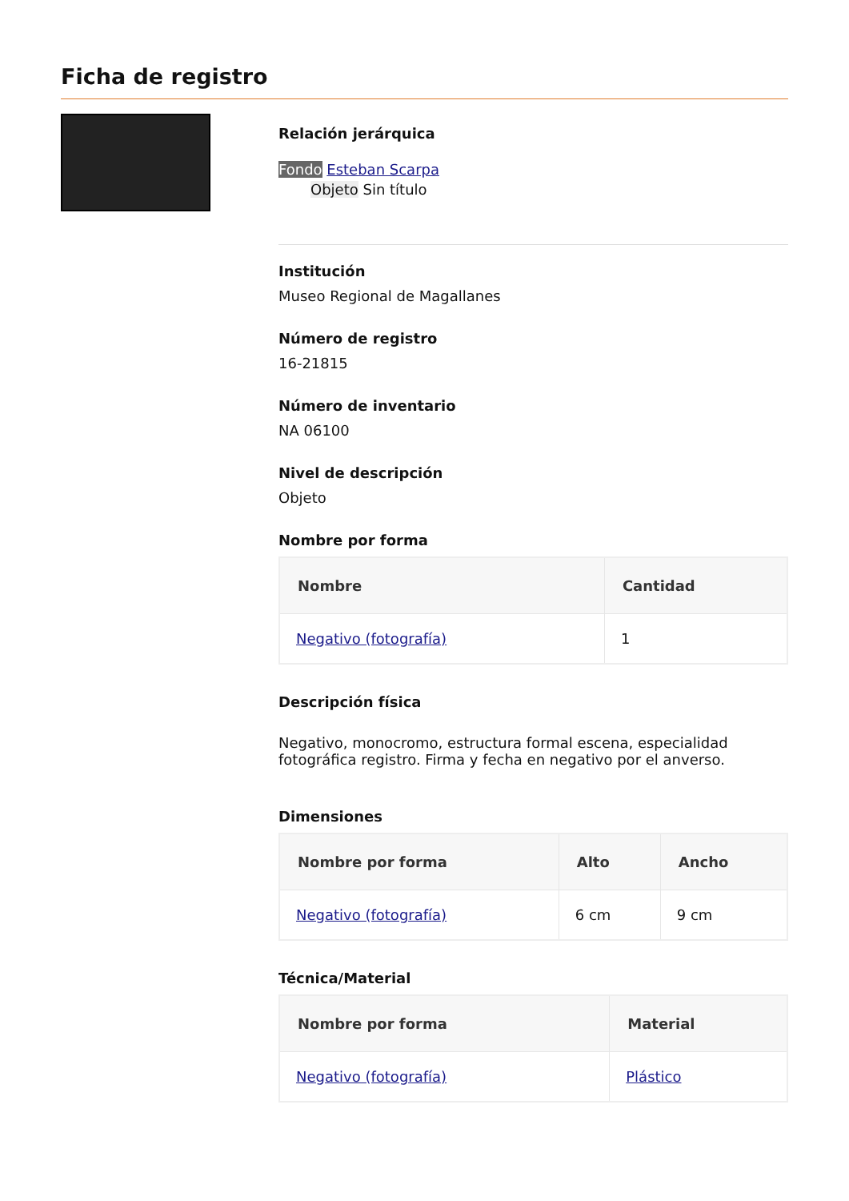Ficha de registro
Relación jerárquica
Fondo Esteban Scarpa
Objeto Sin título
Institución
Museo Regional de Magallanes
Número de registro
16-21815
Número de inventario
NA 06100
Nivel de descripción
Objeto
Nombre por forma
| Nombre | Cantidad |
| --- | --- |
| Negativo (fotografía) | 1 |
Descripción física
Negativo, monocromo, estructura formal escena, especialidad fotográfica registro. Firma y fecha en negativo por el anverso.
Dimensiones
| Nombre por forma | Alto | Ancho |
| --- | --- | --- |
| Negativo (fotografía) | 6 cm | 9 cm |
Técnica/Material
| Nombre por forma | Material |
| --- | --- |
| Negativo (fotografía) | Plástico |